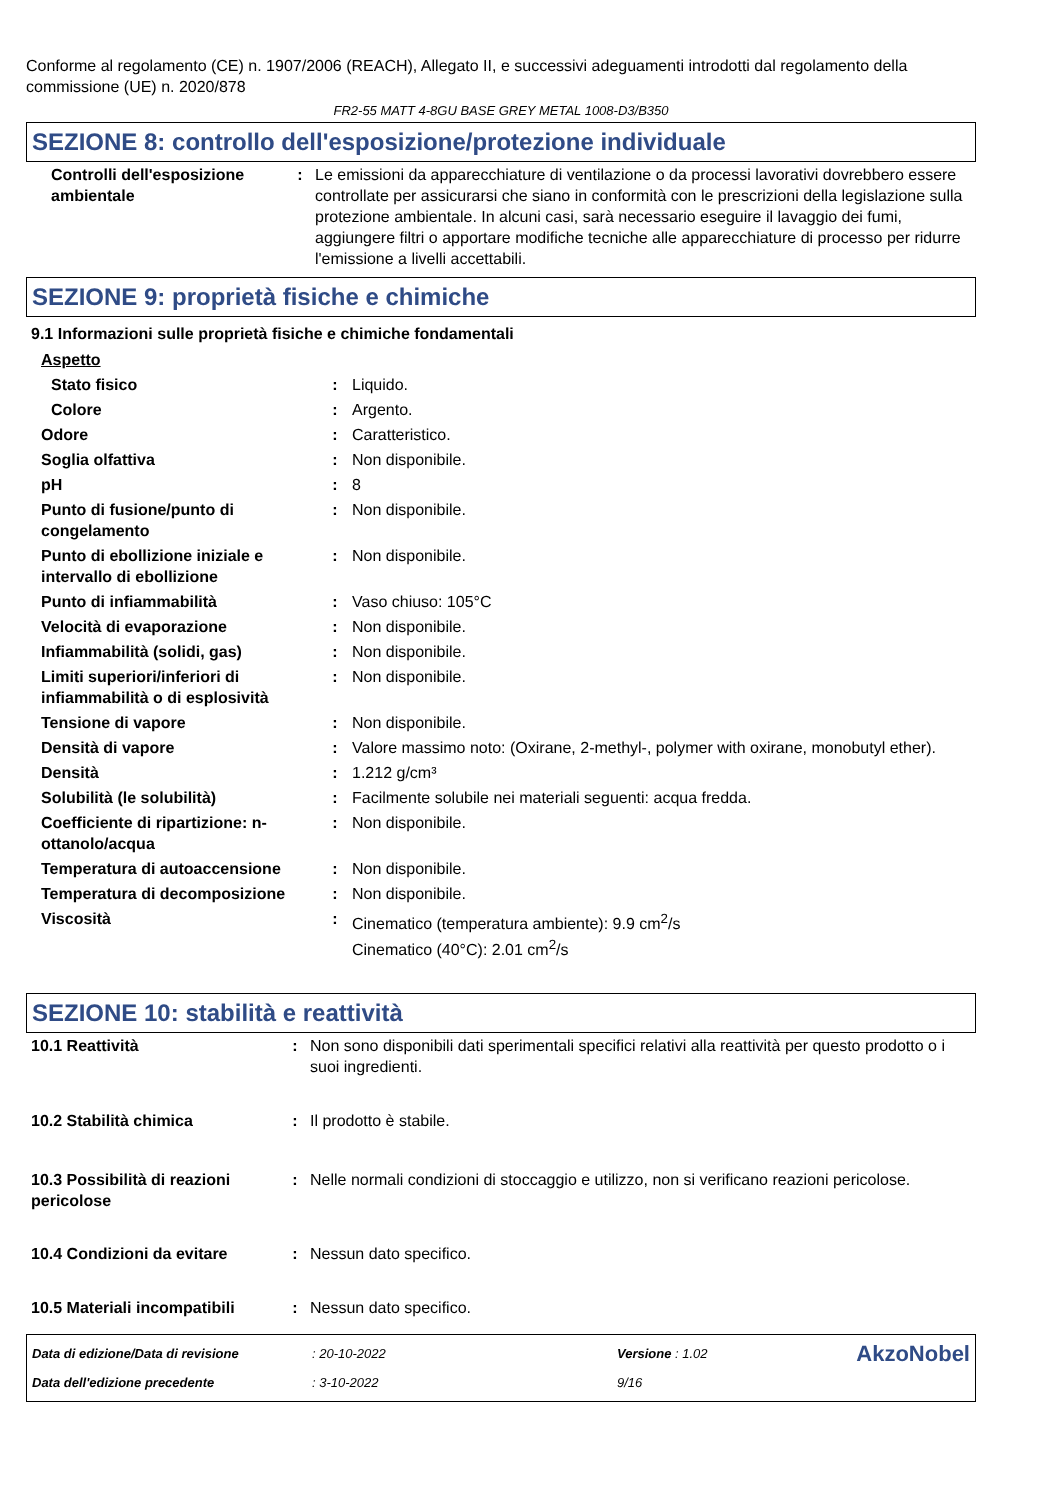Conforme al regolamento (CE) n. 1907/2006 (REACH), Allegato II, e successivi adeguamenti introdotti dal regolamento della commissione (UE) n. 2020/878
FR2-55 MATT 4-8GU BASE GREY METAL 1008-D3/B350
SEZIONE 8: controllo dell'esposizione/protezione individuale
| Controlli dell'esposizione ambientale | : | Le emissioni da apparecchiature di ventilazione o da processi lavorativi dovrebbero essere controllate per assicurarsi che siano in conformità con le prescrizioni della legislazione sulla protezione ambientale. In alcuni casi, sarà necessario eseguire il lavaggio dei fumi, aggiungere filtri o apportare modifiche tecniche alle apparecchiature di processo per ridurre l'emissione a livelli accettabili. |
SEZIONE 9: proprietà fisiche e chimiche
9.1 Informazioni sulle proprietà fisiche e chimiche fondamentali
| Aspetto | | |
| Stato fisico | : | Liquido. |
| Colore | : | Argento. |
| Odore | : | Caratteristico. |
| Soglia olfattiva | : | Non disponibile. |
| pH | : | 8 |
| Punto di fusione/punto di congelamento | : | Non disponibile. |
| Punto di ebollizione iniziale e intervallo di ebollizione | : | Non disponibile. |
| Punto di infiammabilità | : | Vaso chiuso: 105°C |
| Velocità di evaporazione | : | Non disponibile. |
| Infiammabilità (solidi, gas) | : | Non disponibile. |
| Limiti superiori/inferiori di infiammabilità o di esplosività | : | Non disponibile. |
| Tensione di vapore | : | Non disponibile. |
| Densità di vapore | : | Valore massimo noto: (Oxirane, 2-methyl-, polymer with oxirane, monobutyl ether). |
| Densità | : | 1.212 g/cm³ |
| Solubilità (le solubilità) | : | Facilmente solubile nei materiali seguenti: acqua fredda. |
| Coefficiente di ripartizione: n-ottanolo/acqua | : | Non disponibile. |
| Temperatura di autoaccensione | : | Non disponibile. |
| Temperatura di decomposizione | : | Non disponibile. |
| Viscosità | : | Cinematico (temperatura ambiente): 9.9 cm<sup>2</sup>/s Cinematico (40°C): 2.01 cm<sup>2</sup>/s |
SEZIONE 10: stabilità e reattività
| 10.1 Reattività | : | Non sono disponibili dati sperimentali specifici relativi alla reattività per questo prodotto o i suoi ingredienti. |
| 10.2 Stabilità chimica | : | Il prodotto è stabile. |
| 10.3 Possibilità di reazioni pericolose | : | Nelle normali condizioni di stoccaggio e utilizzo, non si verificano reazioni pericolose. |
| 10.4 Condizioni da evitare | : | Nessun dato specifico. |
| 10.5 Materiali incompatibili | : | Nessun dato specifico. |
| Data di edizione/Data di revisione | : 20-10-2022 | Versione : 1.02 | AkzoNobel |
| Data dell'edizione precedente | : 3-10-2022 | 9/16 | |